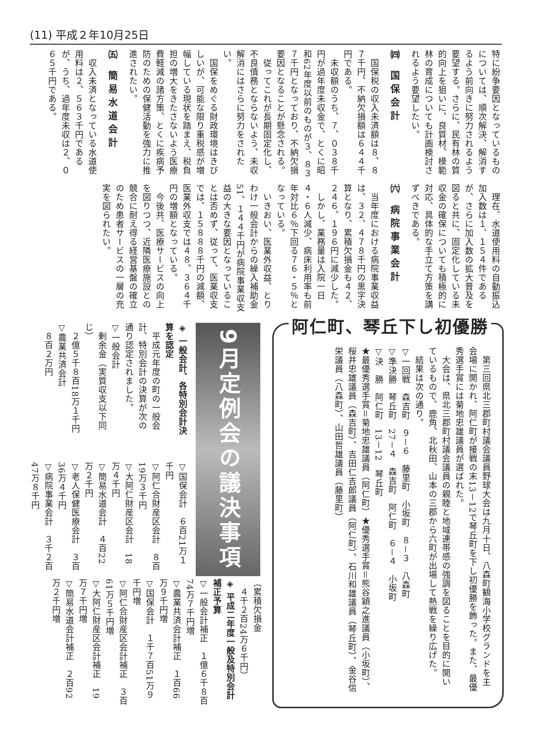(11) 平成２年10月25日
特に紛争要因となっているものについては、順次解決、解消するよう前向きに努力されるよう要望する。さらに、民有林の質的向上を狙いに、良質材、模範林の育成についても計画検討されるよう要望したい。
㈣ 国保会計
　国保税の収入未済額は８、８７千円、不納欠損額は６４４千円である。
　未収額のうち、７、０３８千円が過年度未収金で、とくに昭和62年度以前のものが３、８３７千円となっており、不納欠損要因となることが懸念される。
　従ってこれが長期固定化し、不良債務とならないよう、未収解消にはさらに努力をされたい。
　国保をめぐる財政環境はきびしいが、可能な限り重税感が増幅している現状を踏まえ、税負担の増大をきたさないよう医療費軽減の諸方策、とくに疾病予防のための保健活動を強力に推進されたい。
㈤ 簡易水道会計
　収入未済となっている水道使用料は２、５６３千円であるが、うち、過年度未収は２、０６５千円である。
　理在、水道使用料の自動振込加入数は１、１５４件であるが、さらに加入数の拡大普及を図ると共に、固定化している未収金の確保についても積極的に対応、具体的な手立て方策を講ずべきである。
㈥ 病院事業会計
　当年度における病院事業収益は、３２、４７８千円の黒字決算となり、累積欠損金も４２、２４６、１９６円に減少した。
　しかし、業務量は入院一日４・６人減少、病床利用率も前年対比６％下回る７６・５％となっている。
　いきおい、医業外収益、とりわけ一般会計からの繰入補助金51、１４４千円が病院事業収支益の大きな要因となっていることは否めず、従って、医業収支では、１５８８８千円の減額、医業外収支では４８、３６４千円の増額となっている。
　今後共、医療サービスの向上を図りつつ、近隣医療施設との競合に耐え得る経営基盤の確立のため患者サービスの一層の充実を図られたい。
阿仁町、琴丘下し初優勝
　第三回県北三郡町村議会議員野球大会は九月十日、八森町観海小学校グランドを主会場に開かれ、阿仁町が接戦の末13－12で琴丘町を下し初優勝を飾った。また、最優秀選手賞には菊地忠雄議員が選ばれた。
　大会は、県北三郡町村議会議員の親睦と地域連帯感の強調を図ることを目的に開いているもので、鹿角、北秋田、山本の三郡から六町が出場して熱戦を繰り広げた。
　結果は次の通り。
▽一回戦　森吉町　９－６　藤里町　小坂町　８－３　八森町
▽準決勝　琴丘町　27－４　森吉町　阿仁町　６－４　小坂町
▽決　勝　阿仁町　13－12　琴丘町
★最優秀選手賞＝菊地忠雄議員（阿仁町）★優秀選手賞＝熊谷穎之進議員（小坂町）、桜井忠雄議員（森吉町）、吉田仁吉郎議員（阿仁町）、石川和雄議員（琴丘町）、金谷信栄議員（八森町）、山田哲雄議員（藤里町）
9月定例会の議決事項
◈ 一般会計、各特別会計決算を認定
　平成元年度の町の一般会計、特別会計の決算が次の通り認定されました。
▽一般会計
　剰余金（実質収支以下同じ）
　２億５千８百18万１千円
▽農業共済会計
　８百２万円
▽国保会計　６百21万１千円
▽阿仁合財産区会計　８百19万３千円
▽大阿仁財産区会計　18万４千円
▽簡易水道会計　４百22万２千円
▽老人保健医療会計　３百36万４千円
▽病院事業会計　３千２百47万８千円
（累積欠損金
　４千２百24万６千円）
◈ 平成二年度一般及特別会計補正予算
▽一般会計補正　１億６千８百74万７千円増
▽農業共済会計補正　１百66万９千円増
▽国保会計　１千７百51万９千円増
▽阿仁合財産区会計補正　３百61万５千円増
▽大阿仁財産区会計補正　19万７千円増
▽簡易水道会計補正　２百92万２千円増